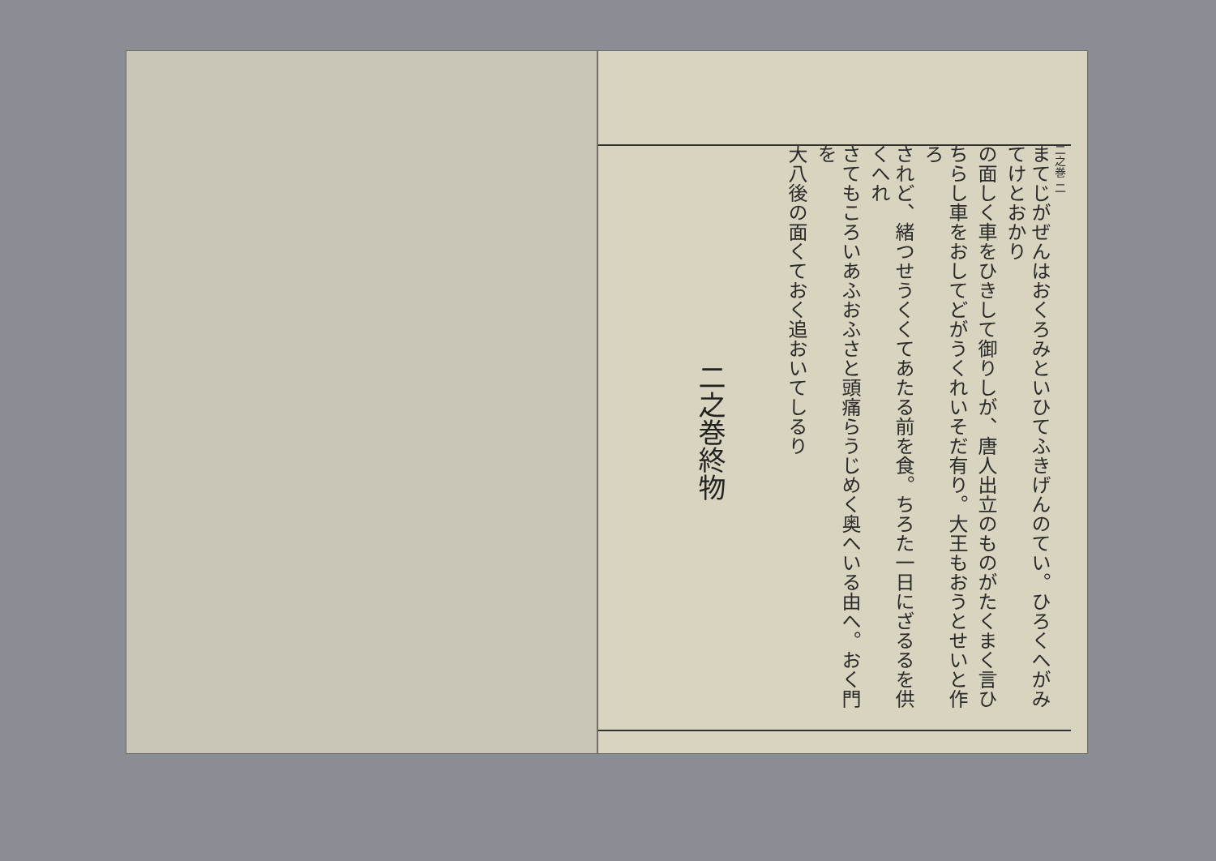二之巻 二
まてじがぜんはおくろみといひてふきげんのてい。ひろくへがみてけとおかり
の面しく車をひきして御りしが、唐人出立のものがたくまく言ひ
ちらし車をおしてどがうくれいそだ有り。大王もおうとせいと作ろ
されど、緒つせうくくてあたる前を食。ちろた一日にざるるを供くへれ
さてもころいあふおふさと頭痛らうじめく奥へいる由へ。おく門を
大八後の面くておく追おいてしるり
二之巻終物